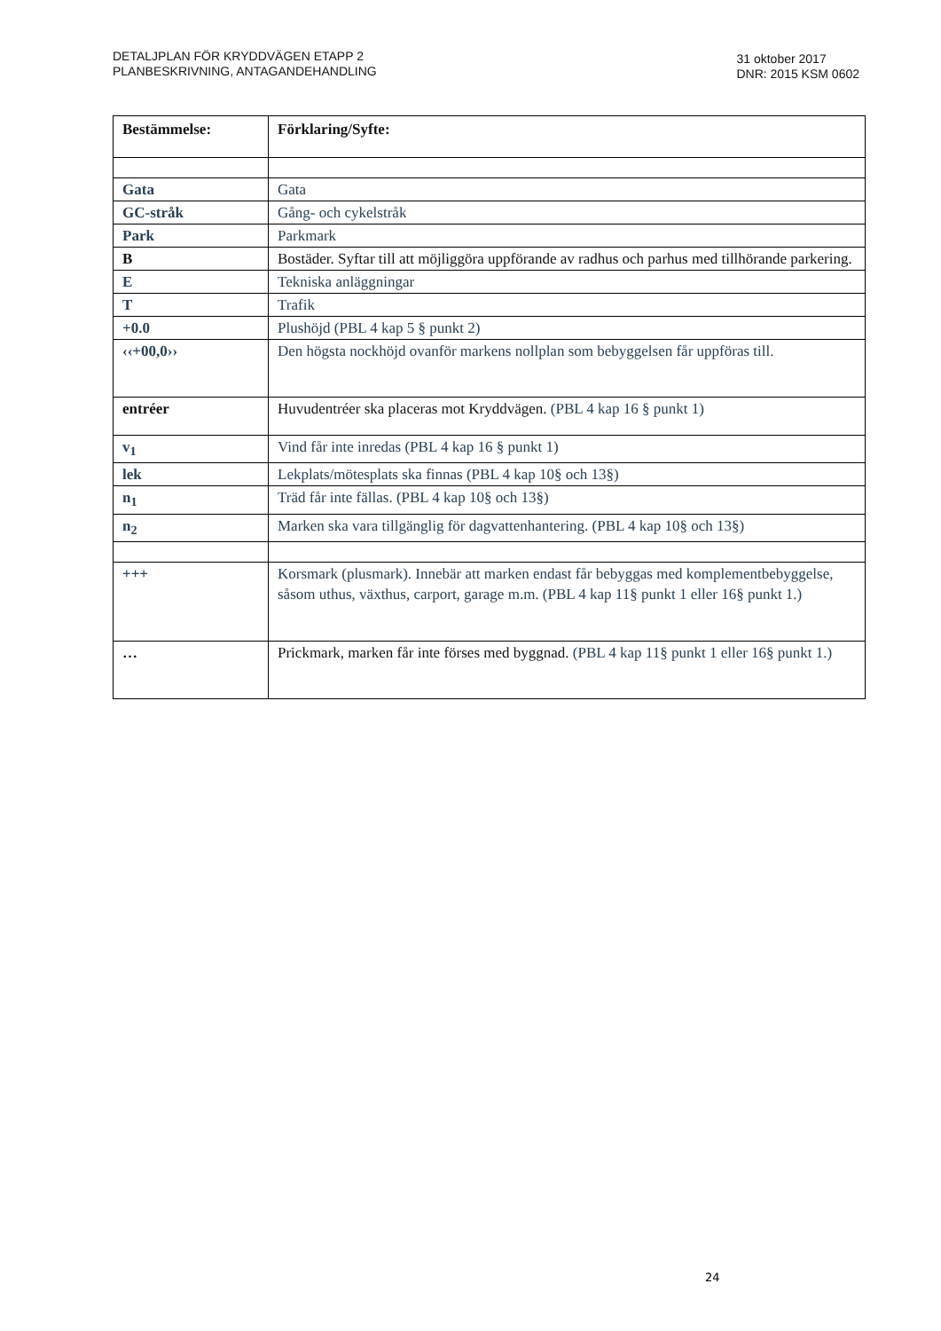DETALJPLAN FÖR KRYDDVÄGEN ETAPP 2
PLANBESKRIVNING, ANTAGANDEHANDLING
31 oktober 2017
DNR: 2015 KSM 0602
| Bestämmelse: | Förklaring/Syfte: |
| --- | --- |
| Gata | Gata |
| GC-stråk | Gång- och cykelstråk |
| Park | Parkmark |
| B | Bostäder. Syftar till att möjliggöra uppförande av radhus och parhus med tillhörande parkering. |
| E | Tekniska anläggningar |
| T | Trafik |
| +0.0 | Plushöjd (PBL 4 kap 5 § punkt 2) |
| ‹‹+00,0›› | Den högsta nockhöjd ovanför markens nollplan som bebyggelsen får uppföras till. |
| entréer | Huvudentréer ska placeras mot Kryddvägen. (PBL 4 kap 16 § punkt 1) |
| v<sub>1</sub> | Vind får inte inredas (PBL 4 kap 16 § punkt 1) |
| lek | Lekplats/mötesplats ska finnas (PBL 4 kap 10§ och 13§) |
| n<sub>1</sub> | Träd får inte fällas. (PBL 4 kap 10§ och 13§) |
| n<sub>2</sub> | Marken ska vara tillgänglig för dagvattenhantering. (PBL 4 kap 10§ och 13§) |
| +++ | Korsmark (plusmark). Innebär att marken endast får bebyggas med komplementbebyggelse, såsom uthus, växthus, carport, garage m.m. (PBL 4 kap 11§ punkt 1 eller 16§ punkt 1.) |
| … | Prickmark, marken får inte förses med byggnad. (PBL 4 kap 11§ punkt 1 eller 16§ punkt 1.) |
24